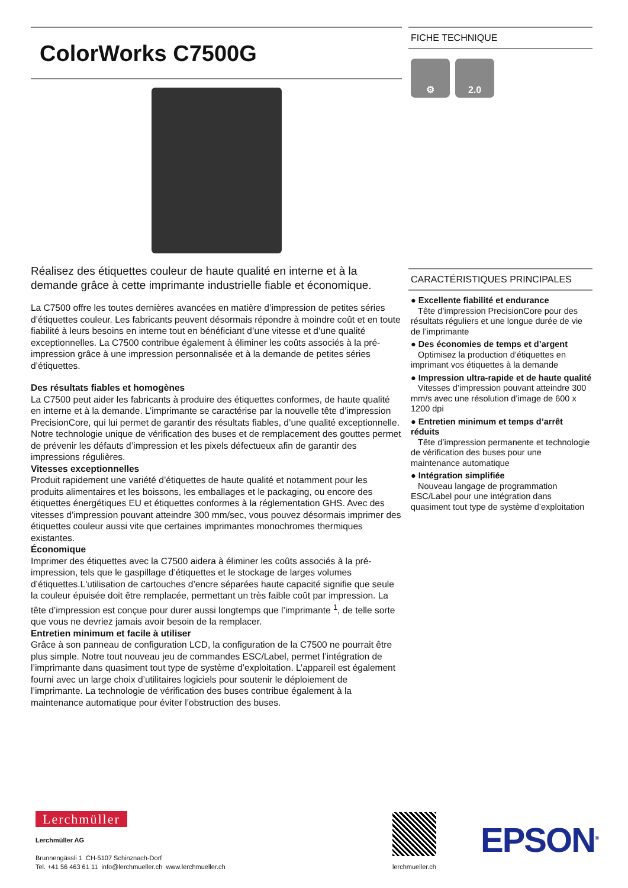ColorWorks C7500G
Réalisez des étiquettes couleur de haute qualité en interne et à la demande grâce à cette imprimante industrielle fiable et économique.
La C7500 offre les toutes dernières avancées en matière d’impression de petites séries d’étiquettes couleur. Les fabricants peuvent désormais répondre à moindre coût et en toute fiabilité à leurs besoins en interne tout en bénéficiant d’une vitesse et d’une qualité exceptionnelles. La C7500 contribue également à éliminer les coûts associés à la pré-impression grâce à une impression personnalisée et à la demande de petites séries d’étiquettes.
Des résultats fiables et homogènes
La C7500 peut aider les fabricants à produire des étiquettes conformes, de haute qualité en interne et à la demande. L’imprimante se caractérise par la nouvelle tête d’impression PrecisionCore, qui lui permet de garantir des résultats fiables, d’une qualité exceptionnelle. Notre technologie unique de vérification des buses et de remplacement des gouttes permet de prévenir les défauts d’impression et les pixels défectueux afin de garantir des impressions régulières.
Vitesses exceptionnelles
Produit rapidement une variété d’étiquettes de haute qualité et notamment pour les produits alimentaires et les boissons, les emballages et le packaging, ou encore des étiquettes énergétiques EU et étiquettes conformes à la réglementation GHS. Avec des vitesses d’impression pouvant atteindre 300 mm/sec, vous pouvez désormais imprimer des étiquettes couleur aussi vite que certaines imprimantes monochromes thermiques existantes.
Économique
Imprimer des étiquettes avec la C7500 aidera à éliminer les coûts associés à la pré-impression, tels que le gaspillage d’étiquettes et le stockage de larges volumes d’étiquettes.L'utilisation de cartouches d’encre séparées haute capacité signifie que seule la couleur épuisée doit être remplacée, permettant un très faible coût par impression. La tête d’impression est conçue pour durer aussi longtemps que l’imprimante <sup>1</sup>, de telle sorte que vous ne devriez jamais avoir besoin de la remplacer.
Entretien minimum et facile à utiliser
Grâce à son panneau de configuration LCD, la configuration de la C7500 ne pourrait être plus simple. Notre tout nouveau jeu de commandes ESC/Label, permet l’intégration de l’imprimante dans quasiment tout type de système d’exploitation. L’appareil est également fourni avec un large choix d’utilitaires logiciels pour soutenir le déploiement de l’imprimante. La technologie de vérification des buses contribue également à la maintenance automatique pour éviter l’obstruction des buses.
FICHE TECHNIQUE
⚙ 2.0
CARACTÉRISTIQUES PRINCIPALES
● Excellente fiabilité et endurance
Tête d’impression PrecisionCore pour des résultats réguliers et une longue durée de vie de l’imprimante
● Des économies de temps et d’argent
Optimisez la production d’étiquettes en imprimant vos étiquettes à la demande
● Impression ultra-rapide et de haute qualité
Vitesses d’impression pouvant atteindre 300 mm/s avec une résolution d’image de 600 x 1200 dpi
● Entretien minimum et temps d’arrêt réduits
Tête d’impression permanente et technologie de vérification des buses pour une maintenance automatique
● Intégration simplifiée
Nouveau langage de programmation ESC/Label pour une intégration dans quasiment tout type de système d’exploitation
Lerchmüller
Lerchmüller AG
Brunnengässli 1 CH-5107 Schinznach-Dorf
Tel. +41 56 463 61 11 info@lerchmueller.ch www.lerchmueller.ch
lerchmueller.ch EPSON<sup>®</sup>